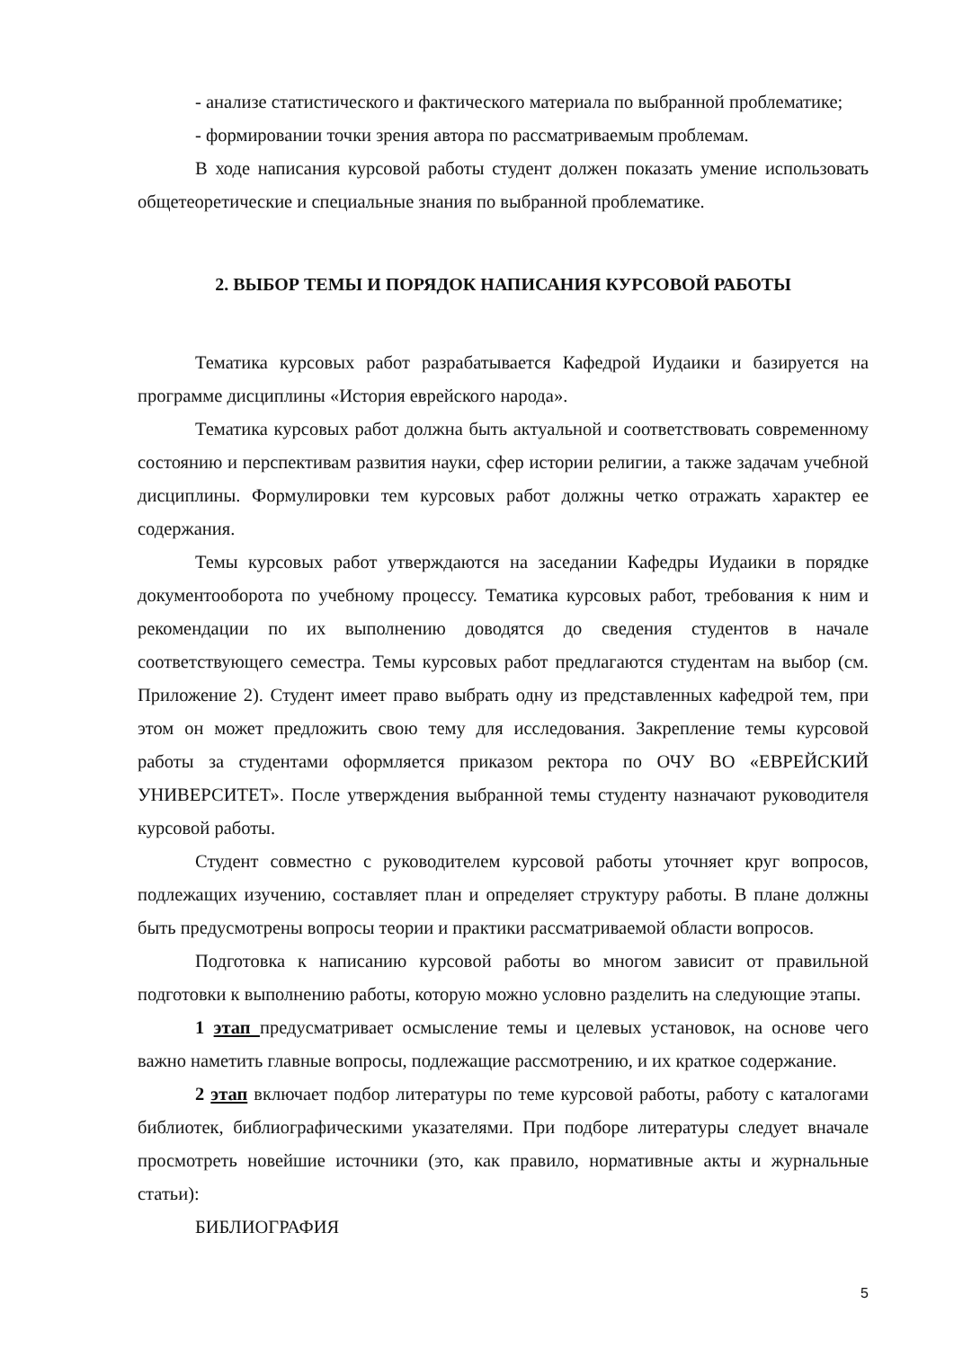- анализе статистического и фактического материала по выбранной проблематике;
- формировании точки зрения автора по рассматриваемым проблемам.
В ходе написания курсовой работы студент должен показать умение использовать общетеоретические и специальные знания по выбранной проблематике.
2. ВЫБОР ТЕМЫ И ПОРЯДОК НАПИСАНИЯ КУРСОВОЙ РАБОТЫ
Тематика курсовых работ разрабатывается Кафедрой Иудаики и базируется на программе дисциплины «История еврейского народа».
Тематика курсовых работ должна быть актуальной и соответствовать современному состоянию и перспективам развития науки, сфер истории религии, а также задачам учебной дисциплины. Формулировки тем курсовых работ должны четко отражать характер ее содержания.
Темы курсовых работ утверждаются на заседании Кафедры Иудаики в порядке документооборота по учебному процессу. Тематика курсовых работ, требования к ним и рекомендации по их выполнению доводятся до сведения студентов в начале соответствующего семестра. Темы курсовых работ предлагаются студентам на выбор (см. Приложение 2). Студент имеет право выбрать одну из представленных кафедрой тем, при этом он может предложить свою тему для исследования. Закрепление темы курсовой работы за студентами оформляется приказом ректора по ОЧУ ВО «ЕВРЕЙСКИЙ УНИВЕРСИТЕТ». После утверждения выбранной темы студенту назначают руководителя курсовой работы.
Студент совместно с руководителем курсовой работы уточняет круг вопросов, подлежащих изучению, составляет план и определяет структуру работы. В плане должны быть предусмотрены вопросы теории и практики рассматриваемой области вопросов.
Подготовка к написанию курсовой работы во многом зависит от правильной подготовки к выполнению работы, которую можно условно разделить на следующие этапы.
1 этап предусматривает осмысление темы и целевых установок, на основе чего важно наметить главные вопросы, подлежащие рассмотрению, и их краткое содержание.
2 этап включает подбор литературы по теме курсовой работы, работу с каталогами библиотек, библиографическими указателями. При подборе литературы следует вначале просмотреть новейшие источники (это, как правило, нормативные акты и журнальные статьи):
БИБЛИОГРАФИЯ
5